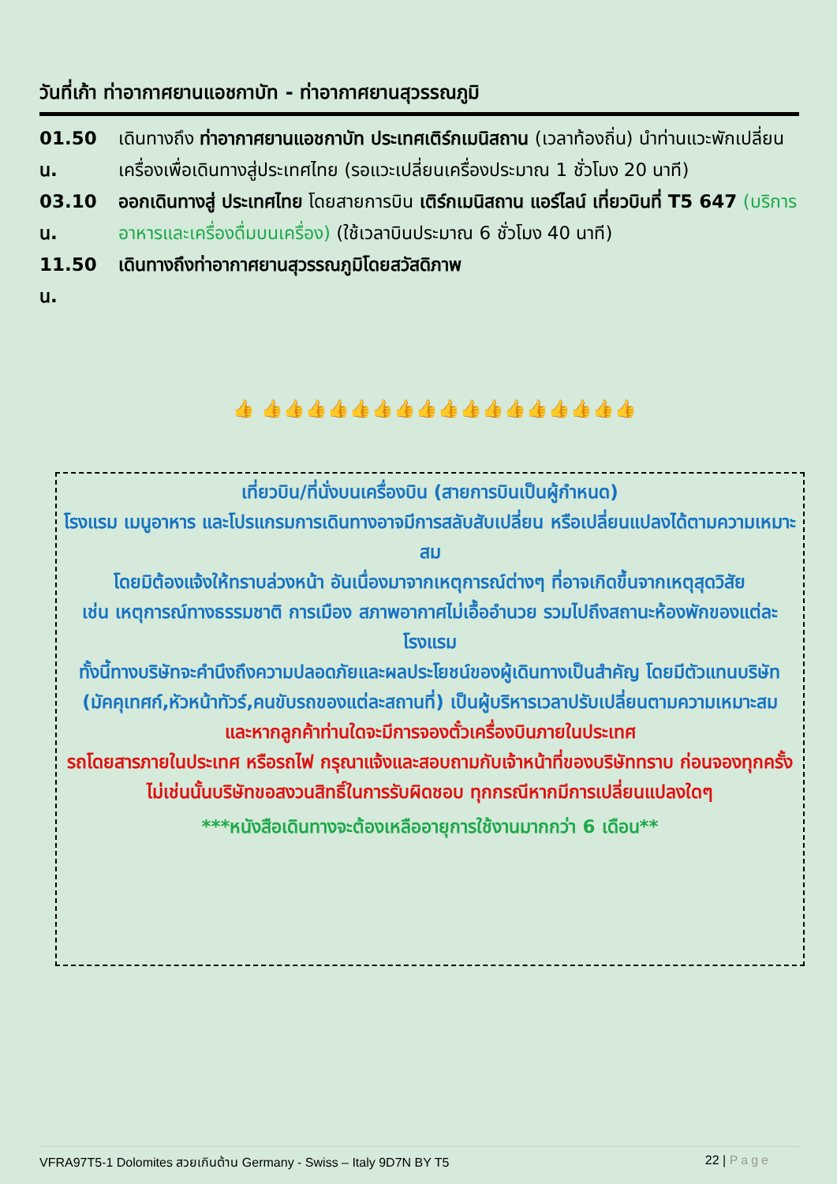วันที่เก้า ท่าอากาศยานแอชกาบัท - ท่าอากาศยานสุวรรณภูมิ
01.50 น. เดินทางถึง ท่าอากาศยานแอชกาบัท ประเทศเติร์กเมนิสถาน (เวลาท้องถิ่น) นำท่านแวะพักเปลี่ยนเครื่องเพื่อเดินทางสู่ประเทศไทย (รอแวะเปลี่ยนเครื่องประมาณ 1 ชั่วโมง 20 นาที)
03.10 น. ออกเดินทางสู่ ประเทศไทย โดยสายการบิน เติร์กเมนิสถาน แอร์ไลน์ เที่ยวบินที่ T5 647 (บริการอาหารและเครื่องดื่มบนเครื่อง) (ใช้เวลาบินประมาณ 6 ชั่วโมง 40 นาที)
11.50 น. เดินทางถึงท่าอากาศยานสุวรรณภูมิโดยสวัสดิภาพ
👍 👍👍👍👍👍👍👍👍👍👍👍👍👍👍👍👍👍
เที่ยวบิน/ที่นั่งบนเครื่องบิน (สายการบินเป็นผู้กำหนด)
โรงแรม เมนูอาหาร และโปรแกรมการเดินทางอาจมีการสลับสับเปลี่ยน หรือเปลี่ยนแปลงได้ตามความเหมาะสม
โดยมิต้องแจ้งให้ทราบล่วงหน้า อันเนื่องมาจากเหตุการณ์ต่างๆ ที่อาจเกิดขึ้นจากเหตุสุดวิสัย
เช่น เหตุการณ์ทางธรรมชาติ การเมือง สภาพอากาศไม่เอื้ออำนวย รวมไปถึงสถานะห้องพักของแต่ละโรงแรม
ทั้งนี้ทางบริษัทจะคำนึงถึงความปลอดภัยและผลประโยชน์ของผู้เดินทางเป็นสำคัญ โดยมีตัวแทนบริษัท (มัคคุเทศก์,หัวหน้าทัวร์,คนขับรถของแต่ละสถานที่) เป็นผู้บริหารเวลาปรับเปลี่ยนตามความเหมาะสม
และหากลูกค้าท่านใดจะมีการจองตั๋วเครื่องบินภายในประเทศ
รถโดยสารภายในประเทศ หรือรถไฟ กรุณาแจ้งและสอบถามกับเจ้าหน้าที่ของบริษัททราบ ก่อนจองทุกครั้ง
ไม่เช่นนั้นบริษัทขอสงวนสิทธิ์ในการรับผิดชอบ ทุกกรณีหากมีการเปลี่ยนแปลงใดๆ
***หนังสือเดินทางจะต้องเหลืออายุการใช้งานมากกว่า 6 เดือน**
VFRA97T5-1 Dolomites สวยเกินต้าน Germany - Swiss – Italy 9D7N BY T5 22 | Page